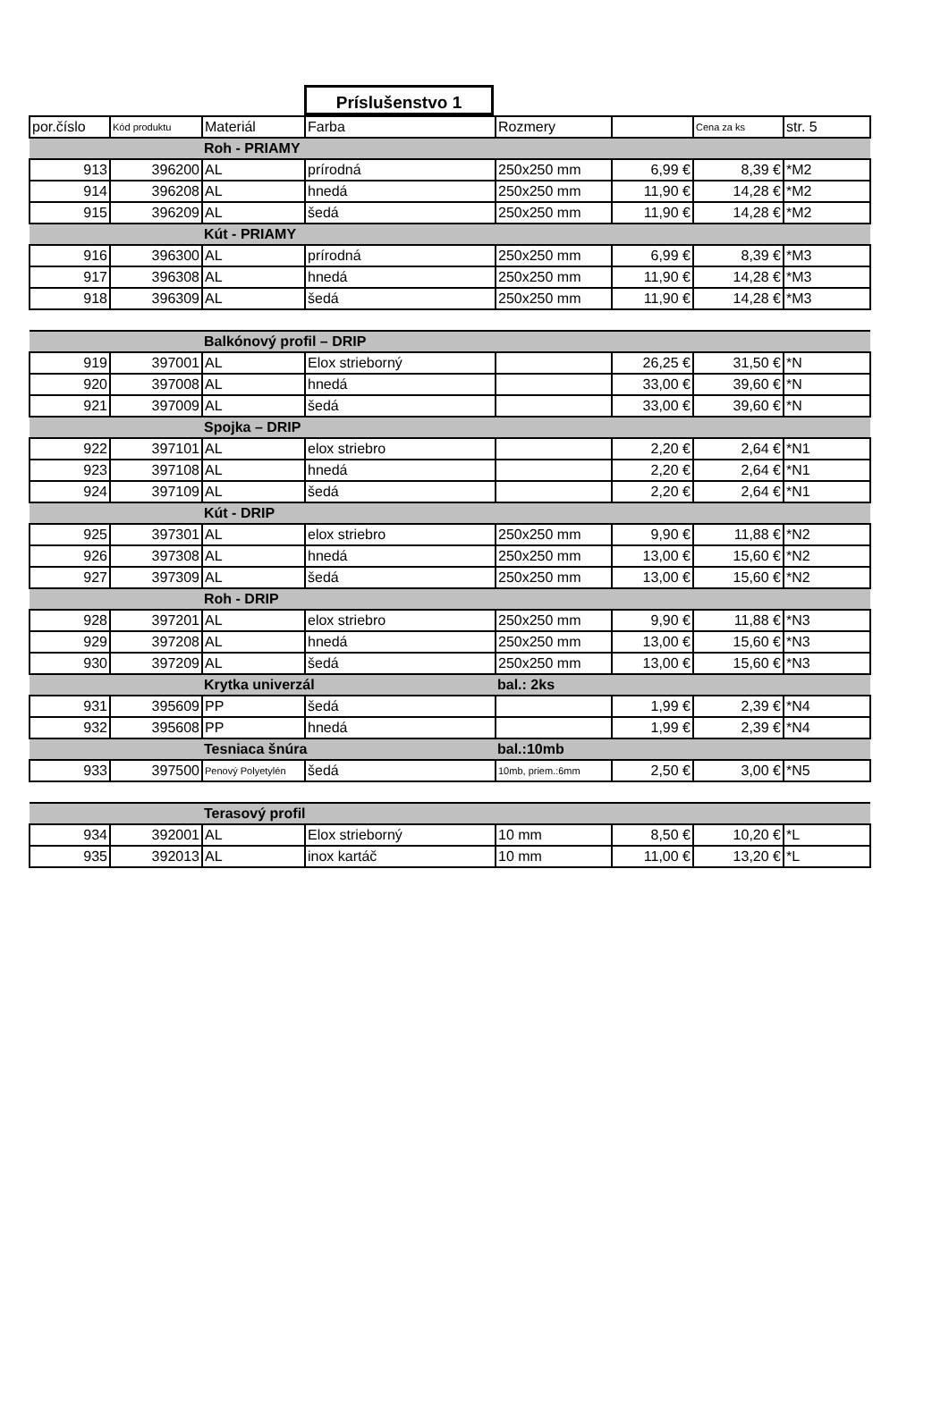Príslušenstvo 1
| por.číslo | Kód produktu | Materiál | Farba | Rozmery | | Cena za ks | str. 5 |
| --- | --- | --- | --- | --- | --- | --- | --- |
| | | Roh - PRIAMY | | | | | |
| 913 | 396200 | AL | prírodná | 250x250 mm | 6,99 € | 8,39 € | *M2 |
| 914 | 396208 | AL | hnedá | 250x250 mm | 11,90 € | 14,28 € | *M2 |
| 915 | 396209 | AL | šedá | 250x250 mm | 11,90 € | 14,28 € | *M2 |
| | | Kút - PRIAMY | | | | | |
| 916 | 396300 | AL | prírodná | 250x250 mm | 6,99 € | 8,39 € | *M3 |
| 917 | 396308 | AL | hnedá | 250x250 mm | 11,90 € | 14,28 € | *M3 |
| 918 | 396309 | AL | šedá | 250x250 mm | 11,90 € | 14,28 € | *M3 |
| | | Balkónový profil – DRIP | | | | | |
| 919 | 397001 | AL | Elox strieborný | | 26,25 € | 31,50 € | *N |
| 920 | 397008 | AL | hnedá | | 33,00 € | 39,60 € | *N |
| 921 | 397009 | AL | šedá | | 33,00 € | 39,60 € | *N |
| | | Spojka – DRIP | | | | | |
| 922 | 397101 | AL | elox striebro | | 2,20 € | 2,64 € | *N1 |
| 923 | 397108 | AL | hnedá | | 2,20 € | 2,64 € | *N1 |
| 924 | 397109 | AL | šedá | | 2,20 € | 2,64 € | *N1 |
| | | Kút - DRIP | | | | | |
| 925 | 397301 | AL | elox striebro | 250x250 mm | 9,90 € | 11,88 € | *N2 |
| 926 | 397308 | AL | hnedá | 250x250 mm | 13,00 € | 15,60 € | *N2 |
| 927 | 397309 | AL | šedá | 250x250 mm | 13,00 € | 15,60 € | *N2 |
| | | Roh - DRIP | | | | | |
| 928 | 397201 | AL | elox striebro | 250x250 mm | 9,90 € | 11,88 € | *N3 |
| 929 | 397208 | AL | hnedá | 250x250 mm | 13,00 € | 15,60 € | *N3 |
| 930 | 397209 | AL | šedá | 250x250 mm | 13,00 € | 15,60 € | *N3 |
| | | Krytka univerzál | | bal.: 2ks | | | |
| 931 | 395609 | PP | šedá | | 1,99 € | 2,39 € | *N4 |
| 932 | 395608 | PP | hnedá | | 1,99 € | 2,39 € | *N4 |
| | | Tesniaca šnúra | | bal.:10mb | | | |
| 933 | 397500 | Penový Polyetylén | šedá | 10mb, priem.:6mm | 2,50 € | 3,00 € | *N5 |
| | | Terasový profil | | | | | |
| 934 | 392001 | AL | Elox strieborný | 10 mm | 8,50 € | 10,20 € | *L |
| 935 | 392013 | AL | inox kartáč | 10 mm | 11,00 € | 13,20 € | *L |